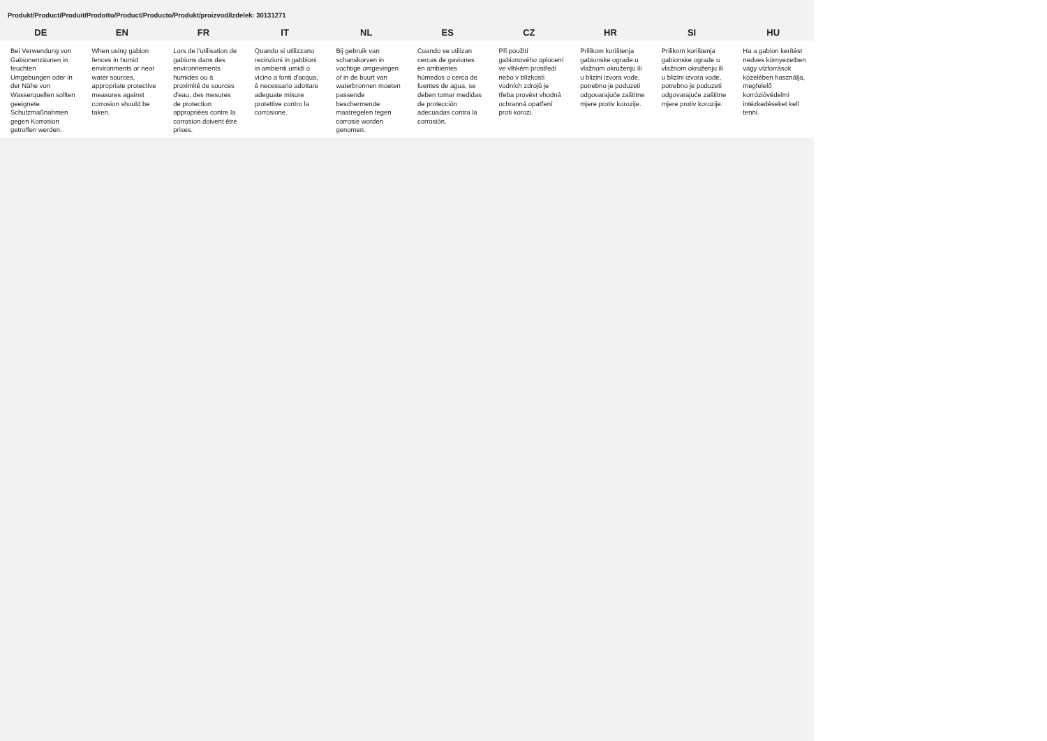Produkt/Product/Produit/Prodotto/Product/Producto/Produkt/proizvod/Izdelek: 30131271
| DE | EN | FR | IT | NL | ES | CZ | HR | SI | HU |
| --- | --- | --- | --- | --- | --- | --- | --- | --- | --- |
| Bei Verwendung von Gabionenzäunen in feuchten Umgebungen oder in der Nähe von Wasserquellen sollten geeignete Schutzmaßnahmen gegen Korrosion getroffen werden. | When using gabion fences in humid environments or near water sources, appropriate protective measures against corrosion should be taken. | Lors de l'utilisation de gabions dans des environnements humides ou à proximité de sources d'eau, des mesures de protection appropriées contre la corrosion doivent être prises. | Quando si utilizzano recinzioni in gabbioni in ambienti umidi o vicino a fonti d'acqua, è necessario adottare adeguate misure protettive contro la corrosione. | Bij gebruik van schanskorven in vochtige omgevingen of in de buurt van waterbronnen moeten passende beschermende maatregelen tegen corrosie worden genomen. | Cuando se utilizan cercas de gaviones en ambientes húmedos o cerca de fuentes de agua, se deben tomar medidas de protección adecuadas contra la corrosión. | Při použití gabionového oplocení ve vlhkém prostředí nebo v blízkosti vodních zdrojů je třeba provést vhodná ochranná opatření proti korozi. | Prilikom korištenja gabionske ograde u vlažnom okruženju ili u blizini izvora vode, potrebno je poduzeti odgovarajuće zaštitne mjere protiv korozije. | Prilikom korištenja gabionske ograde u vlažnom okruženju ili u blizini izvora vode, potrebno je poduzeti odgovarajuće zaštitne mjere protiv korozije. | Ha a gabion kerítést nedves környezetben vagy vízforrások közelében használja, megfelelő korrózióvédelmi intézkedéseket kell tenni. |